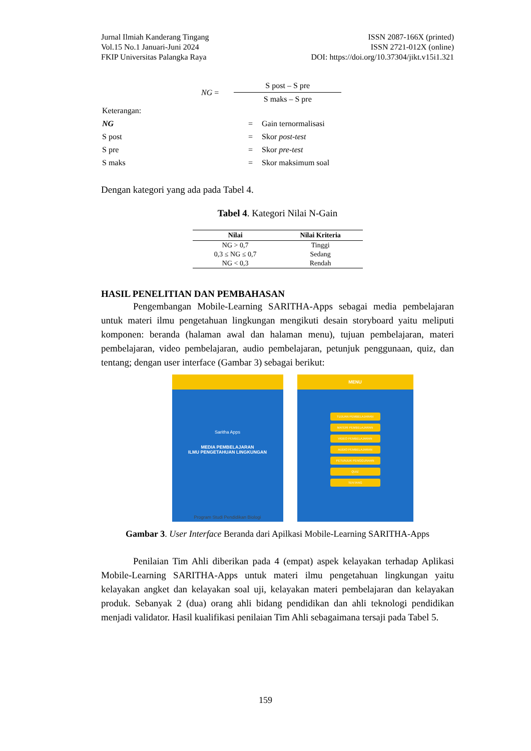Jurnal Ilmiah Kanderang Tingang
Vol.15 No.1 Januari-Juni 2024
FKIP Universitas Palangka Raya
ISSN 2087-166X (printed)
ISSN 2721-012X (online)
DOI: https://doi.org/10.37304/jikt.v15i1.321
NG =
S post – S pre
S maks – S pre
| Keterangan: | | |
| NG | = | Gain ternormalisasi |
| S post | = | Skor post-test |
| S pre | = | Skor pre-test |
| S maks | = | Skor maksimum soal |
Dengan kategori yang ada pada Tabel 4.
Tabel 4. Kategori Nilai N-Gain
| Nilai | Nilai Kriteria |
| --- | --- |
| NG > 0,7 | Tinggi |
| 0,3 ≤ NG ≤ 0,7 | Sedang |
| NG < 0,3 | Rendah |
HASIL PENELITIAN DAN PEMBAHASAN
Pengembangan Mobile-Learning SARITHA-Apps sebagai media pembelajaran untuk materi ilmu pengetahuan lingkungan mengikuti desain storyboard yaitu meliputi komponen: beranda (halaman awal dan halaman menu), tujuan pembelajaran, materi pembelajaran, video pembelajaran, audio pembelajaran, petunjuk penggunaan, quiz, dan tentang; dengan user interface (Gambar 3) sebagai berikut:
Saritha Apps
MEDIA PEMBELAJARAN
ILMU PENGETAHUAN LINGKUNGAN
Program Studi Pendidikan Biologi
MENU
TUJUAN PEMBELAJARAN
MATERI PEMBELAJARAN
VIDEO PEMBELAJARAN
AUDIO PEMBELAJARAN
PETUNJUK PENGGUNAAN
QUIZ
TENTANG
Gambar 3. User Interface Beranda dari Apilkasi Mobile-Learning SARITHA-Apps
Penilaian Tim Ahli diberikan pada 4 (empat) aspek kelayakan terhadap Aplikasi Mobile-Learning SARITHA-Apps untuk materi ilmu pengetahuan lingkungan yaitu kelayakan angket dan kelayakan soal uji, kelayakan materi pembelajaran dan kelayakan produk. Sebanyak 2 (dua) orang ahli bidang pendidikan dan ahli teknologi pendidikan menjadi validator. Hasil kualifikasi penilaian Tim Ahli sebagaimana tersaji pada Tabel 5.
159